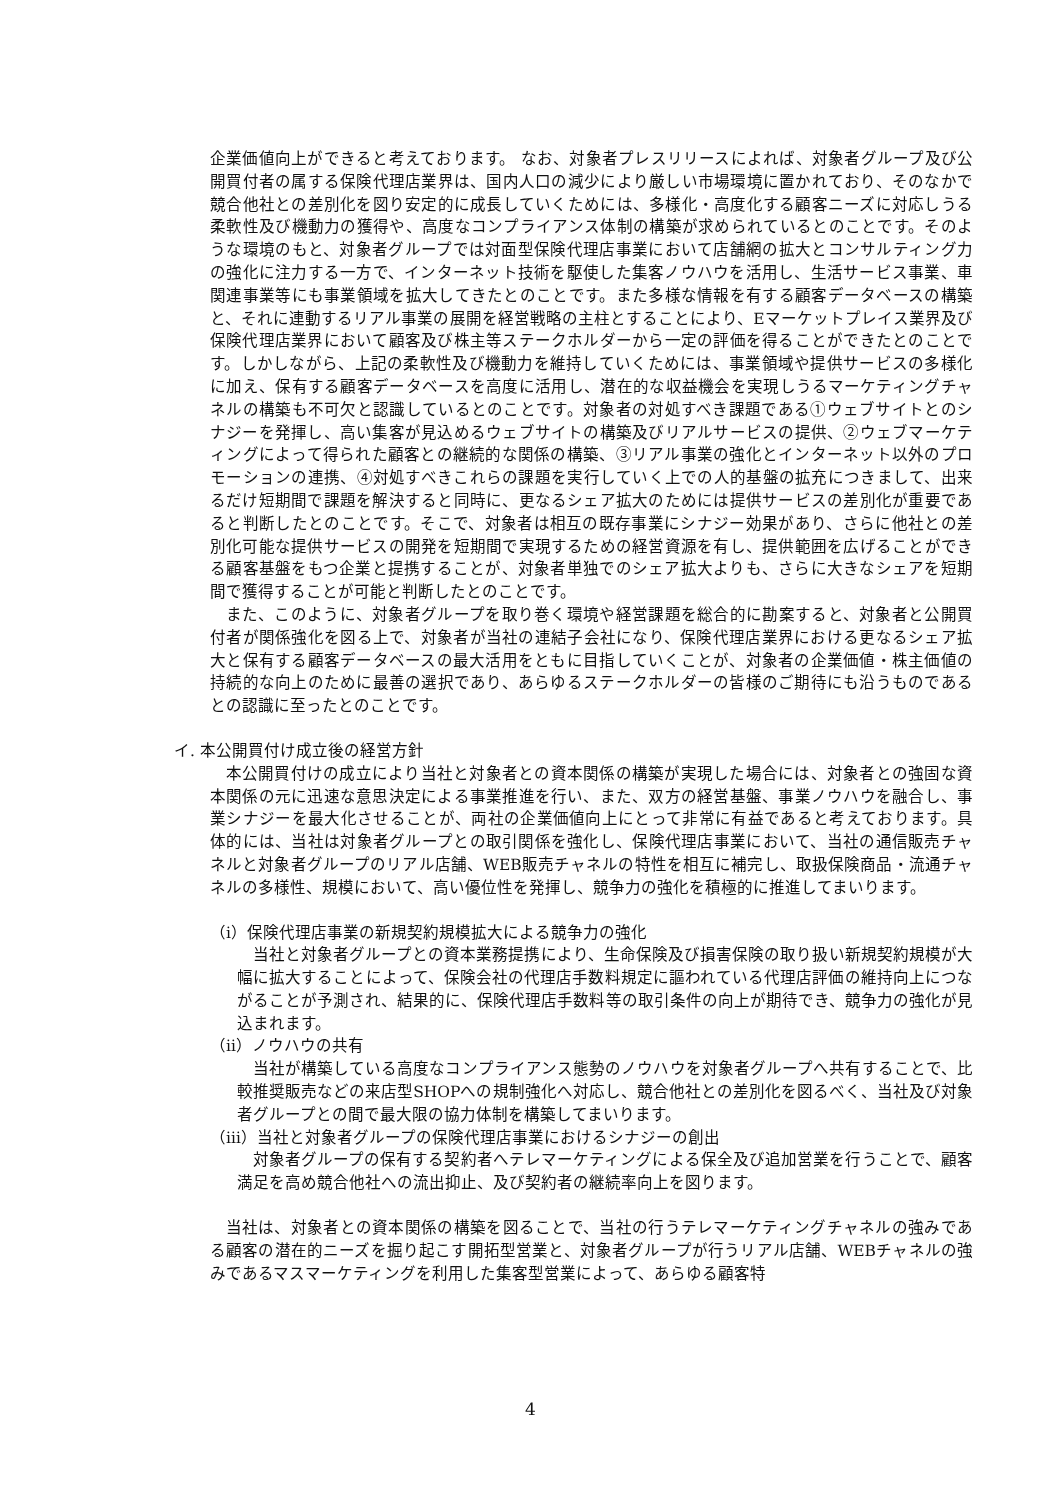企業価値向上ができると考えております。 なお、対象者プレスリリースによれば、対象者グループ及び公開買付者の属する保険代理店業界は、国内人口の減少により厳しい市場環境に置かれており、そのなかで競合他社との差別化を図り安定的に成長していくためには、多様化・高度化する顧客ニーズに対応しうる柔軟性及び機動力の獲得や、高度なコンプライアンス体制の構築が求められているとのことです。そのような環境のもと、対象者グループでは対面型保険代理店事業において店舗網の拡大とコンサルティング力の強化に注力する一方で、インターネット技術を駆使した集客ノウハウを活用し、生活サービス事業、車関連事業等にも事業領域を拡大してきたとのことです。また多様な情報を有する顧客データベースの構築と、それに連動するリアル事業の展開を経営戦略の主柱とすることにより、Eマーケットプレイス業界及び保険代理店業界において顧客及び株主等ステークホルダーから一定の評価を得ることができたとのことです。しかしながら、上記の柔軟性及び機動力を維持していくためには、事業領域や提供サービスの多様化に加え、保有する顧客データベースを高度に活用し、潜在的な収益機会を実現しうるマーケティングチャネルの構築も不可欠と認識しているとのことです。対象者の対処すべき課題である①ウェブサイトとのシナジーを発揮し、高い集客が見込めるウェブサイトの構築及びリアルサービスの提供、②ウェブマーケティングによって得られた顧客との継続的な関係の構築、③リアル事業の強化とインターネット以外のプロモーションの連携、④対処すべきこれらの課題を実行していく上での人的基盤の拡充につきまして、出来るだけ短期間で課題を解決すると同時に、更なるシェア拡大のためには提供サービスの差別化が重要であると判断したとのことです。そこで、対象者は相互の既存事業にシナジー効果があり、さらに他社との差別化可能な提供サービスの開発を短期間で実現するための経営資源を有し、提供範囲を広げることができる顧客基盤をもつ企業と提携することが、対象者単独でのシェア拡大よりも、さらに大きなシェアを短期間で獲得することが可能と判断したとのことです。
また、このように、対象者グループを取り巻く環境や経営課題を総合的に勘案すると、対象者と公開買付者が関係強化を図る上で、対象者が当社の連結子会社になり、保険代理店業界における更なるシェア拡大と保有する顧客データベースの最大活用をともに目指していくことが、対象者の企業価値・株主価値の持続的な向上のために最善の選択であり、あらゆるステークホルダーの皆様のご期待にも沿うものであるとの認識に至ったとのことです。
イ. 本公開買付け成立後の経営方針
本公開買付けの成立により当社と対象者との資本関係の構築が実現した場合には、対象者との強固な資本関係の元に迅速な意思決定による事業推進を行い、また、双方の経営基盤、事業ノウハウを融合し、事業シナジーを最大化させることが、両社の企業価値向上にとって非常に有益であると考えております。具体的には、当社は対象者グループとの取引関係を強化し、保険代理店事業において、当社の通信販売チャネルと対象者グループのリアル店舗、WEB販売チャネルの特性を相互に補完し、取扱保険商品・流通チャネルの多様性、規模において、高い優位性を発揮し、競争力の強化を積極的に推進してまいります。
（ⅰ）保険代理店事業の新規契約規模拡大による競争力の強化
当社と対象者グループとの資本業務提携により、生命保険及び損害保険の取り扱い新規契約規模が大幅に拡大することによって、保険会社の代理店手数料規定に謳われている代理店評価の維持向上につながることが予測され、結果的に、保険代理店手数料等の取引条件の向上が期待でき、競争力の強化が見込まれます。
（ⅱ）ノウハウの共有
当社が構築している高度なコンプライアンス態勢のノウハウを対象者グループへ共有することで、比較推奨販売などの来店型SHOPへの規制強化へ対応し、競合他社との差別化を図るべく、当社及び対象者グループとの間で最大限の協力体制を構築してまいります。
（ⅲ）当社と対象者グループの保険代理店事業におけるシナジーの創出
対象者グループの保有する契約者へテレマーケティングによる保全及び追加営業を行うことで、顧客満足を高め競合他社への流出抑止、及び契約者の継続率向上を図ります。
当社は、対象者との資本関係の構築を図ることで、当社の行うテレマーケティングチャネルの強みである顧客の潜在的ニーズを掘り起こす開拓型営業と、対象者グループが行うリアル店舗、WEBチャネルの強みであるマスマーケティングを利用した集客型営業によって、あらゆる顧客特
4